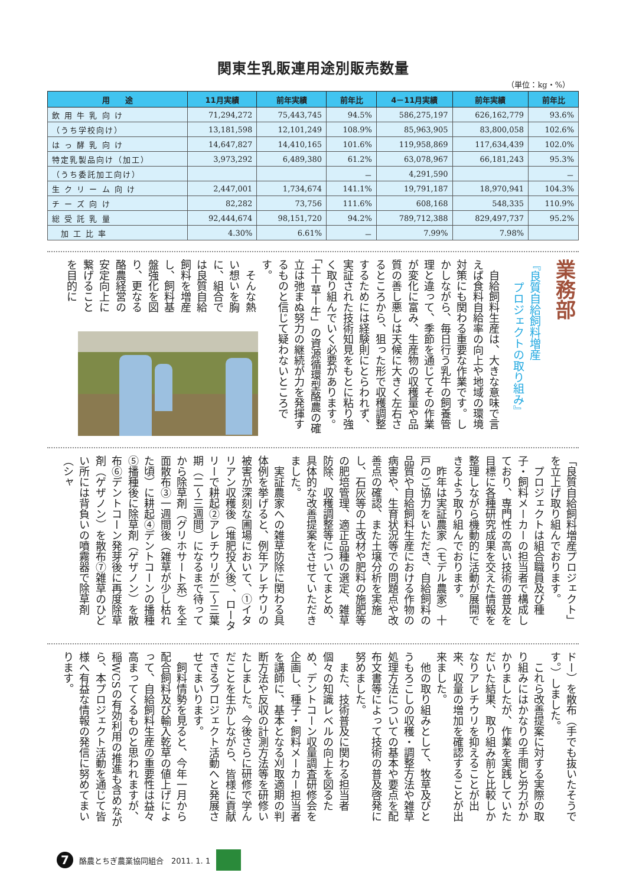関東生乳販連用途別販売数量
（単位：kg・%）
| 用 途 | 11月実績 | 前年実績 | 前年比 | 4－11月実績 | 前年実績 | 前年比 |
| --- | --- | --- | --- | --- | --- | --- |
| 飲 用 牛 乳 向 け | 71,294,272 | 75,443,745 | 94.5% | 586,275,197 | 626,162,779 | 93.6% |
| （うち学校向け） | 13,181,598 | 12,101,249 | 108.9% | 85,963,905 | 83,800,058 | 102.6% |
| は っ 酵 乳 向 け | 14,647,827 | 14,410,165 | 101.6% | 119,958,869 | 117,634,439 | 102.0% |
| 特定乳製品向け（加工） | 3,973,292 | 6,489,380 | 61.2% | 63,078,967 | 66,181,243 | 95.3% |
| （うち委託加工向け） | | | － | 4,291,590 | | － |
| 生 ク リ ー ム 向 け | 2,447,001 | 1,734,674 | 141.1% | 19,791,187 | 18,970,941 | 104.3% |
| チ ー ズ 向 け | 82,282 | 73,756 | 111.6% | 608,168 | 548,335 | 110.9% |
| 総 受 託 乳 量 | 92,444,674 | 98,151,720 | 94.2% | 789,712,388 | 829,497,737 | 95.2% |
| 加 工 比 率 | 4.30% | 6.61% | － | 7.99% | 7.98% | |
業務部
『良質自給飼料増産
　　プロジェクトの取り組み』
　自給飼料生産は、大きな意味で言えば食料自給率の向上や地域の環境対策にも関わる重要な作業です。しかしながら、毎日行う乳牛の飼養管理と違って、季節を通じてその作業が変化に富み、生産物の収穫量や品質の善し悪しは天候に大きく左右さるところから、狙った形で収穫調整するためには経験則にとらわれず、実証された技術知見をもとに粘り強く取り組んでいく必要があります。「土ー草ー牛」の資源循環型酪農の確立は弛まぬ努力の継続が力を発揮するものと信じて疑わないところです。
　そんな熱い想いを胸に、組合では良質自給飼料を増産し、飼料基盤強化を図り、更なる酪農経営の安定向上に繋げることを目的に
「良質自給飼料増産プロジェクト」を立上げ取り組んでおります。
　プロジェクトは組合職員及び種子・飼料メーカーの担当者で構成しており、専門性の高い技術の普及を目標に各種研究成果を交えた情報を整理しながら機動的に活動が展開できるよう取り組んでおります。
　昨年は実証農家（モデル農家）十戸のご協力をいただき、自給飼料の品質や自給飼料生産における作物の病害や、生育状況等での問題点や改善点の確認、また土壌分析を実施し、石灰等の土改材や肥料の施肥等の肥培管理、適正品種の選定、雑草防除、収穫調整等についてまとめ、具体的な改善提案をさせていただきました。
　実証農家への雑草防除に関わる具体例を挙げると、例年アレチウリの被害が深刻な圃場において、①イタリアン収穫後（堆肥投入後）、ロータリーで耕起②アレチウリが二〜三葉期（二〜三週間）になるまで待ってから除草剤（グリホサート系）を全面散布③一週間後（雑草が少し枯れた頃）に耕起④デントコーンの播種⑤播種後に除草剤（ゲザノン）を散布⑥デントコーン発芽後に再度除草剤（ゲザノン）を散布⑦雑草のひどい所には背負いの噴霧器で除草剤（シャ
ドー）を散布（手でも抜いたそうです。）しました。
　これら改善提案に対する実際の取り組みにはかなりの手間と労力がかかりましたが、作業を実践していただいた結果、取り組み前と比較しかなりアレチウリを抑えることが出来、収量の増加を確認することが出来ました。
　他の取り組みとして、牧草及びとうもろこしの収穫・調整方法や雑草処理方法についての基本や要点を配布文書等によって技術の普及啓発に努めました。
　また、技術普及に関わる担当者個々の知識レベルの向上を図るため、デントコーン収量調査研修会を企画し、種子・飼料メーカー担当者を講師に、基本となる刈取適期の判断方法や反収の計測方法等を研修いたしました。今後さらに研修で学んだことを生かしながら、皆様に貢献できるプロジェクト活動へと発展させてまいります。
　飼料情勢を見ると、今年一月から配合飼料及び輸入乾草の値上げによって、自給飼料生産の重要性は益々高まってくるものと思われますが、稲WCSの有効利用の推進も含めながら、本プロジェクト活動を通じて皆様へ有益な情報の発信に努めてまいります。
7 酪農とちぎ農業協同組合　2011. 1. 1